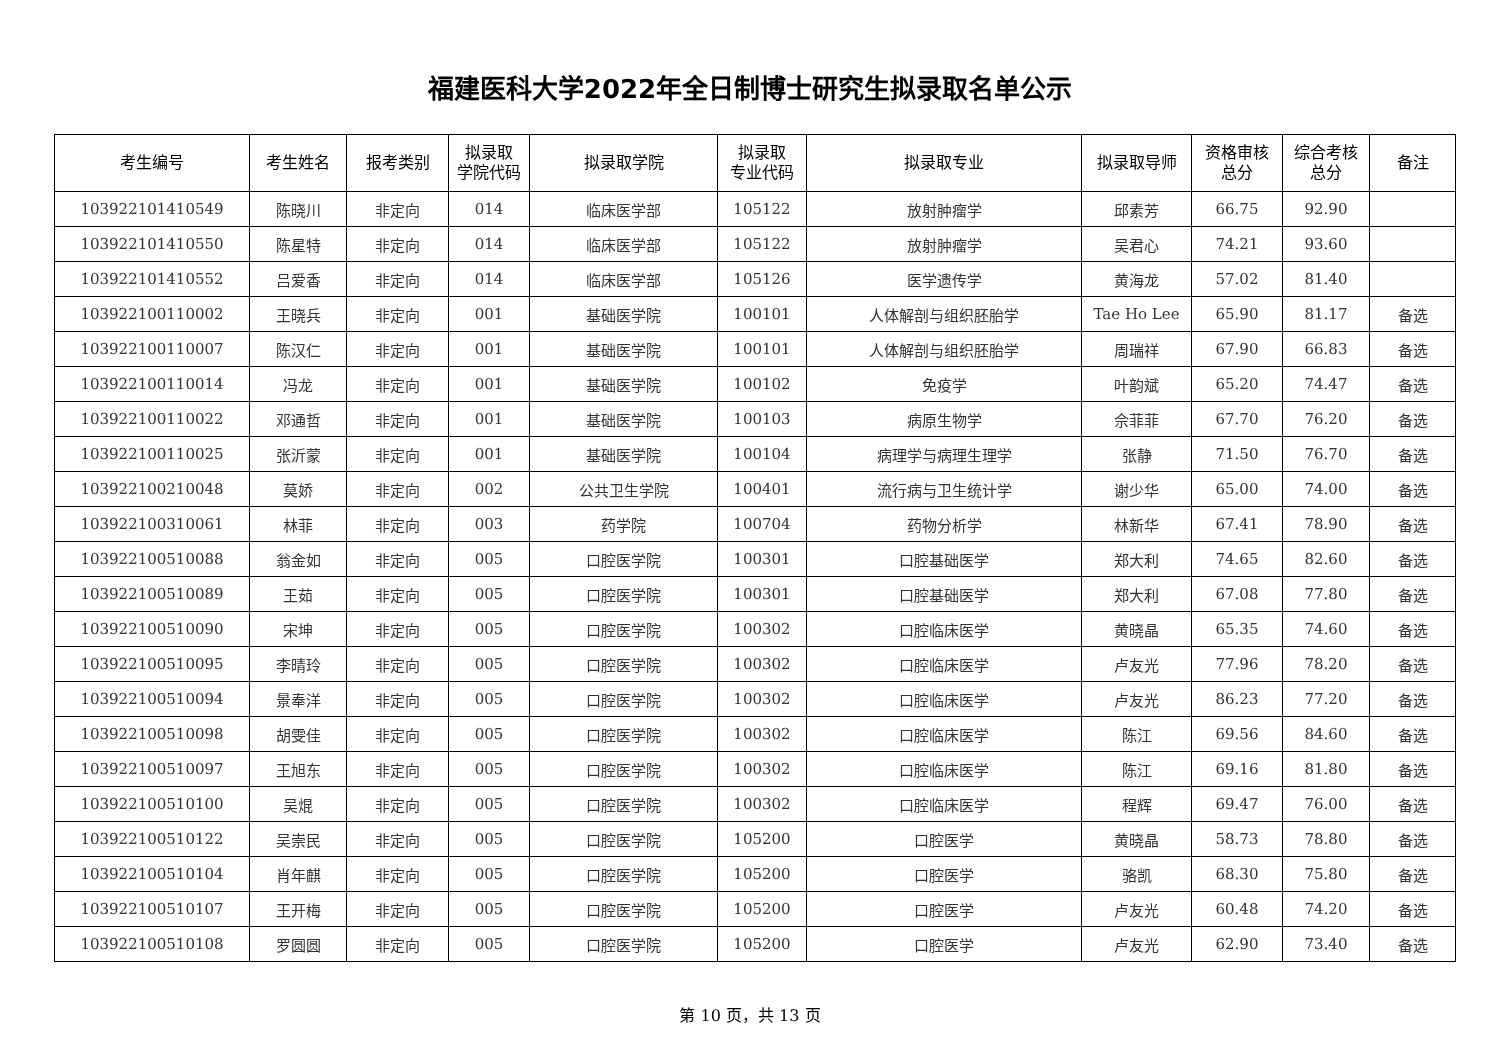福建医科大学2022年全日制博士研究生拟录取名单公示
| 考生编号 | 考生姓名 | 报考类别 | 拟录取 学院代码 | 拟录取学院 | 拟录取 专业代码 | 拟录取专业 | 拟录取导师 | 资格审核 总分 | 综合考核 总分 | 备注 |
| --- | --- | --- | --- | --- | --- | --- | --- | --- | --- | --- |
| 103922101410549 | 陈晓川 | 非定向 | 014 | 临床医学部 | 105122 | 放射肿瘤学 | 邱素芳 | 66.75 | 92.90 | |
| 103922101410550 | 陈星特 | 非定向 | 014 | 临床医学部 | 105122 | 放射肿瘤学 | 吴君心 | 74.21 | 93.60 | |
| 103922101410552 | 吕爱香 | 非定向 | 014 | 临床医学部 | 105126 | 医学遗传学 | 黄海龙 | 57.02 | 81.40 | |
| 103922100110002 | 王晓兵 | 非定向 | 001 | 基础医学院 | 100101 | 人体解剖与组织胚胎学 | Tae Ho Lee | 65.90 | 81.17 | 备选 |
| 103922100110007 | 陈汉仁 | 非定向 | 001 | 基础医学院 | 100101 | 人体解剖与组织胚胎学 | 周瑞祥 | 67.90 | 66.83 | 备选 |
| 103922100110014 | 冯龙 | 非定向 | 001 | 基础医学院 | 100102 | 免疫学 | 叶韵斌 | 65.20 | 74.47 | 备选 |
| 103922100110022 | 邓通哲 | 非定向 | 001 | 基础医学院 | 100103 | 病原生物学 | 佘菲菲 | 67.70 | 76.20 | 备选 |
| 103922100110025 | 张沂蒙 | 非定向 | 001 | 基础医学院 | 100104 | 病理学与病理生理学 | 张静 | 71.50 | 76.70 | 备选 |
| 103922100210048 | 莫娇 | 非定向 | 002 | 公共卫生学院 | 100401 | 流行病与卫生统计学 | 谢少华 | 65.00 | 74.00 | 备选 |
| 103922100310061 | 林菲 | 非定向 | 003 | 药学院 | 100704 | 药物分析学 | 林新华 | 67.41 | 78.90 | 备选 |
| 103922100510088 | 翁金如 | 非定向 | 005 | 口腔医学院 | 100301 | 口腔基础医学 | 郑大利 | 74.65 | 82.60 | 备选 |
| 103922100510089 | 王茹 | 非定向 | 005 | 口腔医学院 | 100301 | 口腔基础医学 | 郑大利 | 67.08 | 77.80 | 备选 |
| 103922100510090 | 宋坤 | 非定向 | 005 | 口腔医学院 | 100302 | 口腔临床医学 | 黄晓晶 | 65.35 | 74.60 | 备选 |
| 103922100510095 | 李晴玲 | 非定向 | 005 | 口腔医学院 | 100302 | 口腔临床医学 | 卢友光 | 77.96 | 78.20 | 备选 |
| 103922100510094 | 景奉洋 | 非定向 | 005 | 口腔医学院 | 100302 | 口腔临床医学 | 卢友光 | 86.23 | 77.20 | 备选 |
| 103922100510098 | 胡雯佳 | 非定向 | 005 | 口腔医学院 | 100302 | 口腔临床医学 | 陈江 | 69.56 | 84.60 | 备选 |
| 103922100510097 | 王旭东 | 非定向 | 005 | 口腔医学院 | 100302 | 口腔临床医学 | 陈江 | 69.16 | 81.80 | 备选 |
| 103922100510100 | 吴焜 | 非定向 | 005 | 口腔医学院 | 100302 | 口腔临床医学 | 程辉 | 69.47 | 76.00 | 备选 |
| 103922100510122 | 吴崇民 | 非定向 | 005 | 口腔医学院 | 105200 | 口腔医学 | 黄晓晶 | 58.73 | 78.80 | 备选 |
| 103922100510104 | 肖年麒 | 非定向 | 005 | 口腔医学院 | 105200 | 口腔医学 | 骆凯 | 68.30 | 75.80 | 备选 |
| 103922100510107 | 王开梅 | 非定向 | 005 | 口腔医学院 | 105200 | 口腔医学 | 卢友光 | 60.48 | 74.20 | 备选 |
| 103922100510108 | 罗圆圆 | 非定向 | 005 | 口腔医学院 | 105200 | 口腔医学 | 卢友光 | 62.90 | 73.40 | 备选 |
第 10 页，共 13 页